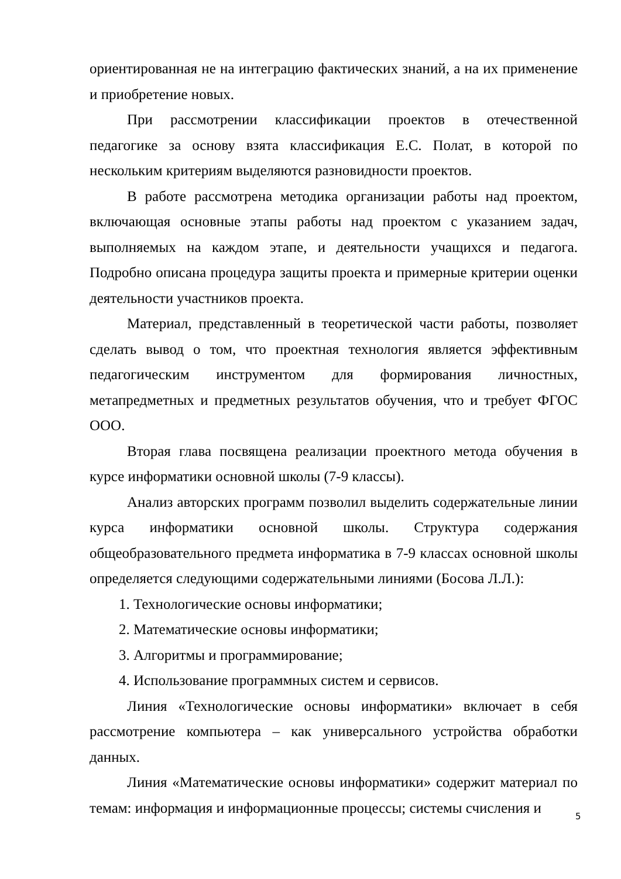ориентированная не на интеграцию фактических знаний, а на их применение и приобретение новых.
При рассмотрении классификации проектов в отечественной педагогике за основу взята классификация Е.С. Полат, в которой по нескольким критериям выделяются разновидности проектов.
В работе рассмотрена методика организации работы над проектом, включающая основные этапы работы над проектом с указанием задач, выполняемых на каждом этапе, и деятельности учащихся и педагога. Подробно описана процедура защиты проекта и примерные критерии оценки деятельности участников проекта.
Материал, представленный в теоретической части работы, позволяет сделать вывод о том, что проектная технология является эффективным педагогическим инструментом для формирования личностных, метапредметных и предметных результатов обучения, что и требует ФГОС ООО.
Вторая глава посвящена реализации проектного метода обучения в курсе информатики основной школы (7-9 классы).
Анализ авторских программ позволил выделить содержательные линии курса информатики основной школы. Структура содержания общеобразовательного предмета информатика в 7-9 классах основной школы определяется следующими содержательными линиями (Босова Л.Л.):
1. Технологические основы информатики;
2. Математические основы информатики;
3. Алгоритмы и программирование;
4. Использование программных систем и сервисов.
Линия «Технологические основы информатики» включает в себя рассмотрение компьютера – как универсального устройства обработки данных.
Линия «Математические основы информатики» содержит материал по темам: информация и информационные процессы; системы счисления и
5